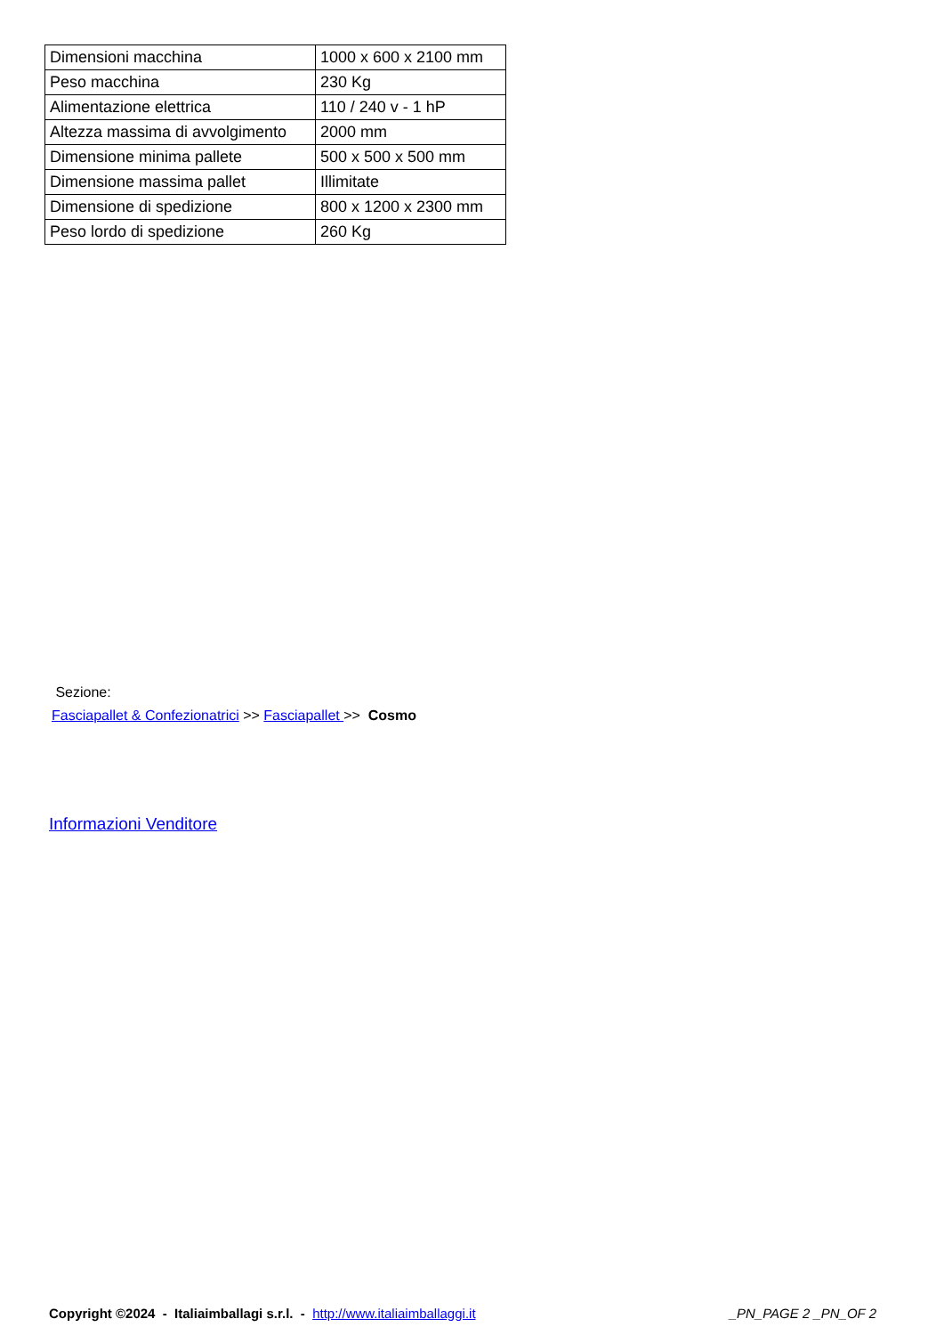| Dimensioni macchina | 1000 x 600 x 2100 mm |
| Peso macchina | 230 Kg |
| Alimentazione elettrica | 110 / 240 v - 1 hP |
| Altezza massima di avvolgimento | 2000 mm |
| Dimensione minima pallete | 500 x 500 x 500 mm |
| Dimensione massima pallet | Illimitate |
| Dimensione di spedizione | 800 x 1200 x 2300 mm |
| Peso lordo di spedizione | 260 Kg |
Sezione:
Fasciapallet & Confezionatrici >> Fasciapallet >> Cosmo
Informazioni Venditore
Copyright ©2024 - Italiaimballagi s.r.l. - http://www.italiaimballaggi.it _PN_PAGE 2 _PN_OF 2